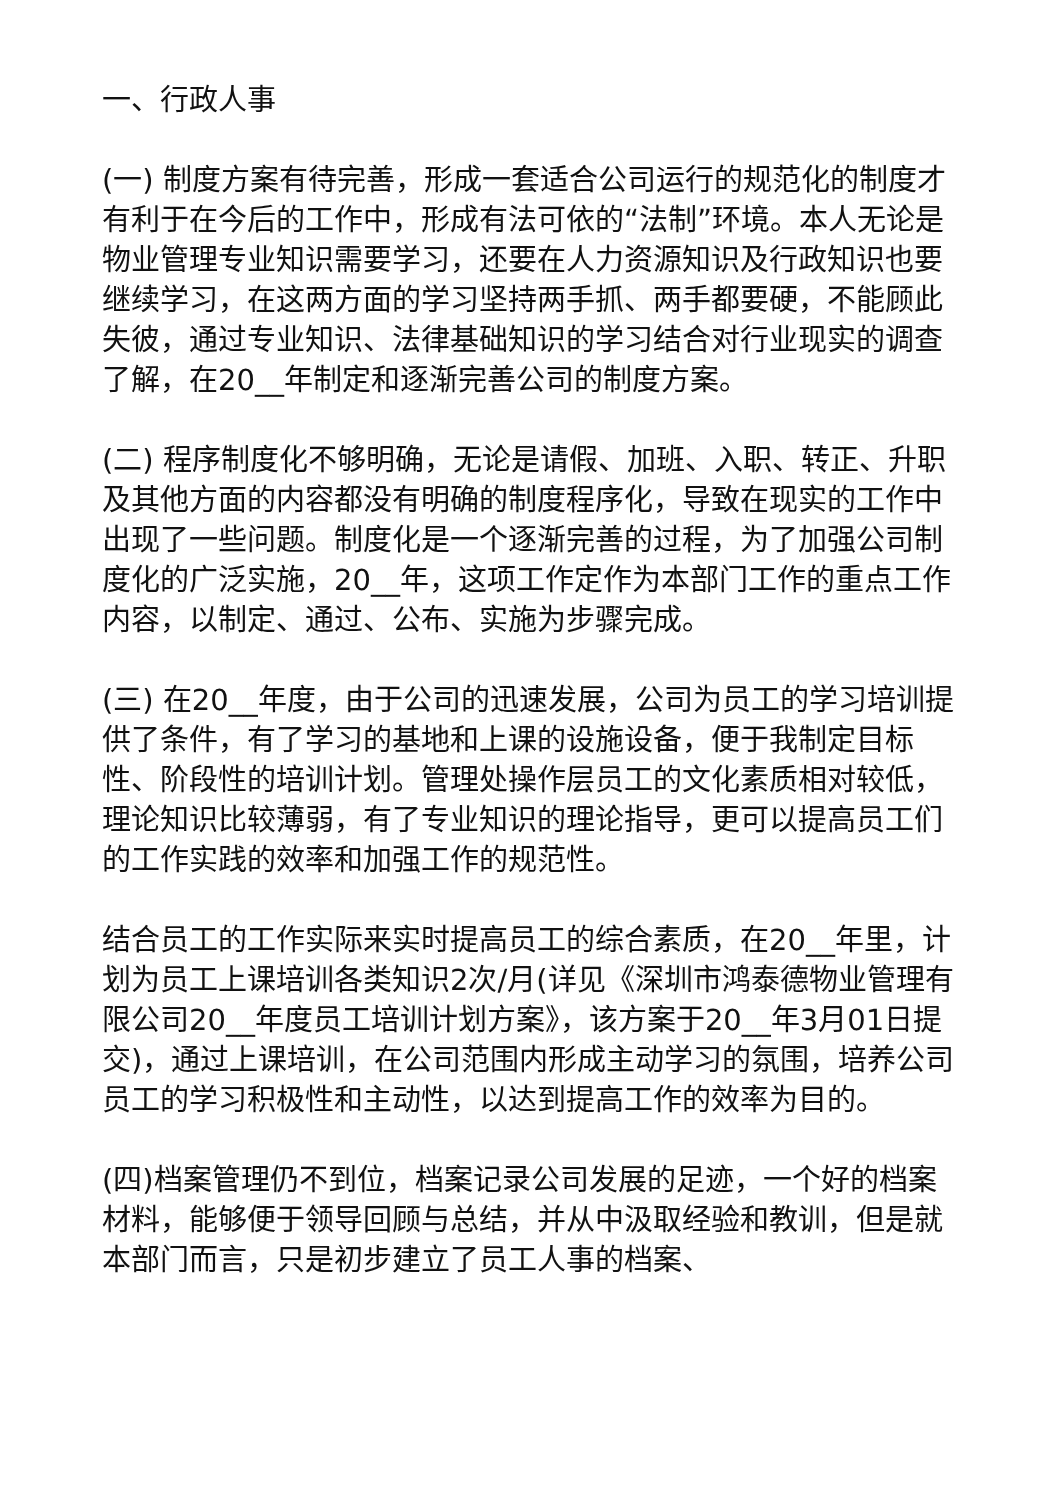一、行政人事
(一) 制度方案有待完善，形成一套适合公司运行的规范化的制度才有利于在今后的工作中，形成有法可依的“法制”环境。本人无论是物业管理专业知识需要学习，还要在人力资源知识及行政知识也要继续学习，在这两方面的学习坚持两手抓、两手都要硬，不能顾此失彼，通过专业知识、法律基础知识的学习结合对行业现实的调查了解，在20__年制定和逐渐完善公司的制度方案。
(二) 程序制度化不够明确，无论是请假、加班、入职、转正、升职及其他方面的内容都没有明确的制度程序化，导致在现实的工作中出现了一些问题。制度化是一个逐渐完善的过程，为了加强公司制度化的广泛实施，20__年，这项工作定作为本部门工作的重点工作内容，以制定、通过、公布、实施为步骤完成。
(三) 在20__年度，由于公司的迅速发展，公司为员工的学习培训提供了条件，有了学习的基地和上课的设施设备，便于我制定目标性、阶段性的培训计划。管理处操作层员工的文化素质相对较低，理论知识比较薄弱，有了专业知识的理论指导，更可以提高员工们的工作实践的效率和加强工作的规范性。
结合员工的工作实际来实时提高员工的综合素质，在20__年里，计划为员工上课培训各类知识2次/月(详见《深圳市鸿泰德物业管理有限公司20__年度员工培训计划方案》，该方案于20__年3月01日提交)，通过上课培训，在公司范围内形成主动学习的氛围，培养公司员工的学习积极性和主动性，以达到提高工作的效率为目的。
(四)档案管理仍不到位，档案记录公司发展的足迹，一个好的档案材料，能够便于领导回顾与总结，并从中汲取经验和教训，但是就本部门而言，只是初步建立了员工人事的档案、